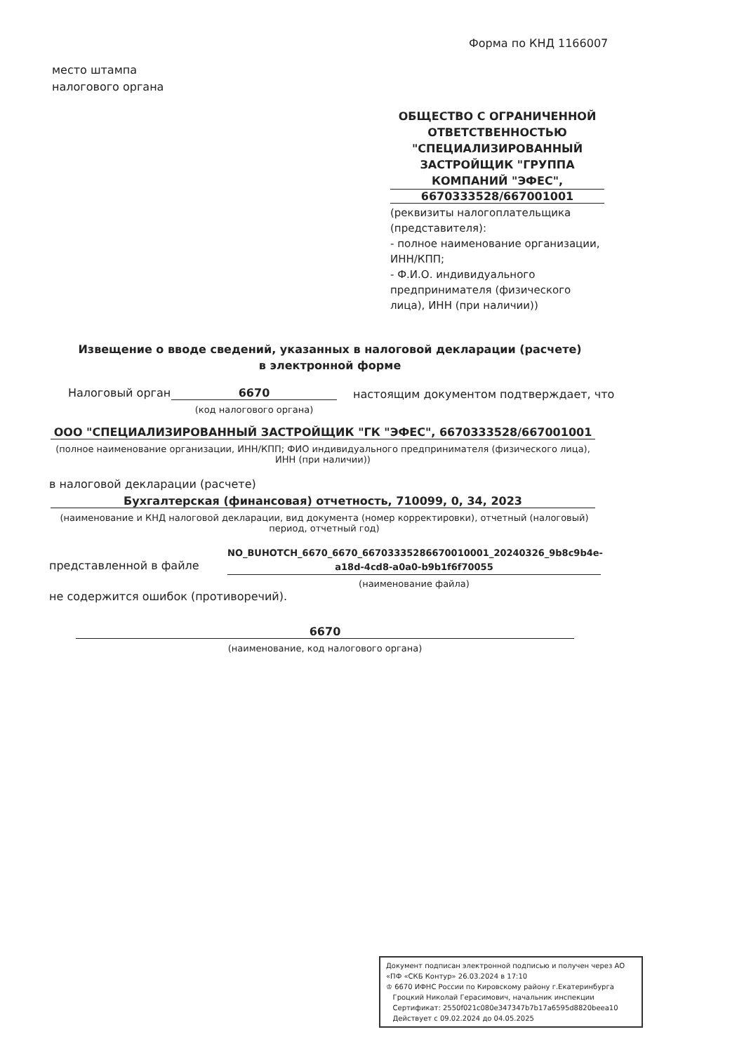Форма по КНД 1166007
место штампа
налогового органа
ОБЩЕСТВО С ОГРАНИЧЕННОЙ ОТВЕТСТВЕННОСТЬЮ "СПЕЦИАЛИЗИРОВАННЫЙ ЗАСТРОЙЩИК "ГРУППА КОМПАНИЙ "ЭФЕС",
6670333528/667001001
(реквизиты налогоплательщика (представителя):
- полное наименование организации, ИНН/КПП;
- Ф.И.О. индивидуального предпринимателя (физического лица), ИНН (при наличии))
Извещение о вводе сведений, указанных в налоговой декларации (расчете)
в электронной форме
Налоговый орган 6670
настоящим документом подтверждает, что
(код налогового органа)
ООО "СПЕЦИАЛИЗИРОВАННЫЙ ЗАСТРОЙЩИК "ГК "ЭФЕС", 6670333528/667001001
(полное наименование организации, ИНН/КПП; ФИО индивидуального предпринимателя (физического лица), ИНН (при наличии))
в налоговой декларации (расчете)
Бухгалтерская (финансовая) отчетность, 710099, 0, 34, 2023
(наименование и КНД налоговой декларации, вид документа (номер корректировки), отчетный (налоговый) период, отчетный год)
представленной в файле
NO_BUHOTCH_6670_6670_66703335286670010001_20240326_9b8c9b4e-a18d-4cd8-a0a0-b9b1f6f70055
(наименование файла)
не содержится ошибок (противоречий).
6670
(наименование, код налогового органа)
Документ подписан электронной подписью и получен через АО «ПФ «СКБ Контур» 26.03.2024 в 17:10
♔ 6670 ИФНС России по Кировскому району г.Екатеринбурга
Гроцкий Николай Герасимович, начальник инспекции
Сертификат: 2550f021c080e347347b7b17a6595d8820beea10
Действует с 09.02.2024 до 04.05.2025